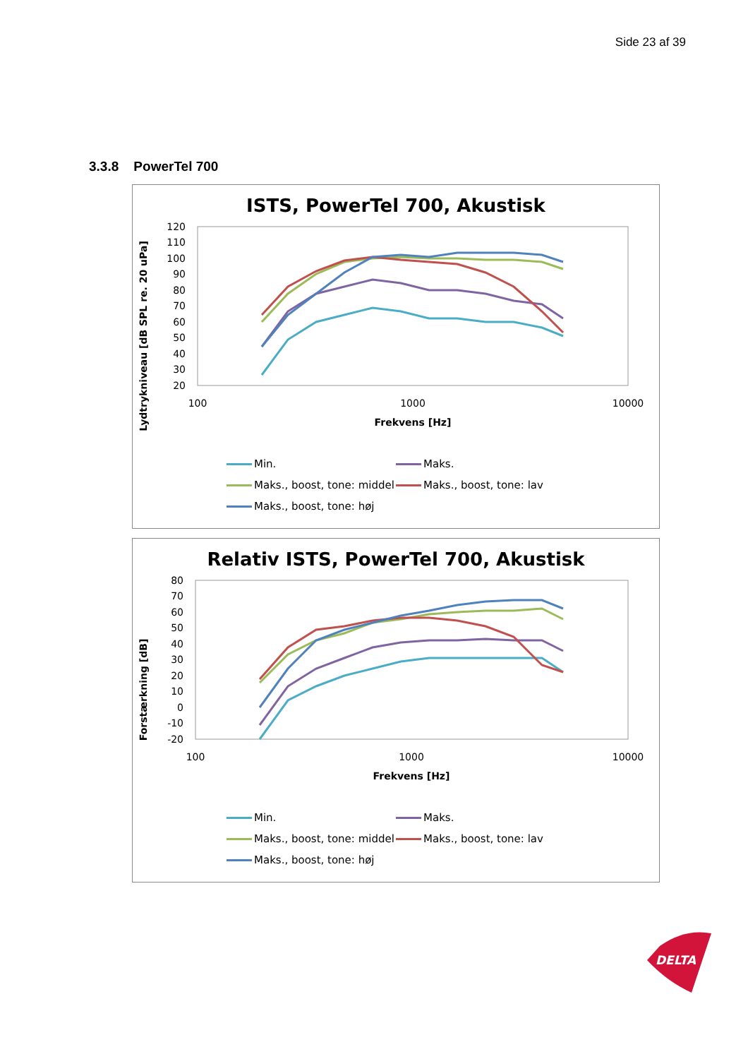Side 23 af 39
3.3.8 PowerTel 700
ISTS, PowerTel 700, Akustisk
Lydtrykniveau [dB SPL re. 20 uPa]
120
110
100
90
80
70
60
50
40
30
20
100
1000
10000
Frekvens [Hz]
Min.
Maks.
Maks., boost, tone: middel
Maks., boost, tone: lav
Maks., boost, tone: høj
Relativ ISTS, PowerTel 700, Akustisk
Forstærkning [dB]
80
70
60
50
40
30
20
10
0
-10
-20
100
1000
10000
Frekvens [Hz]
Min.
Maks.
Maks., boost, tone: middel
Maks., boost, tone: lav
Maks., boost, tone: høj
DELTA